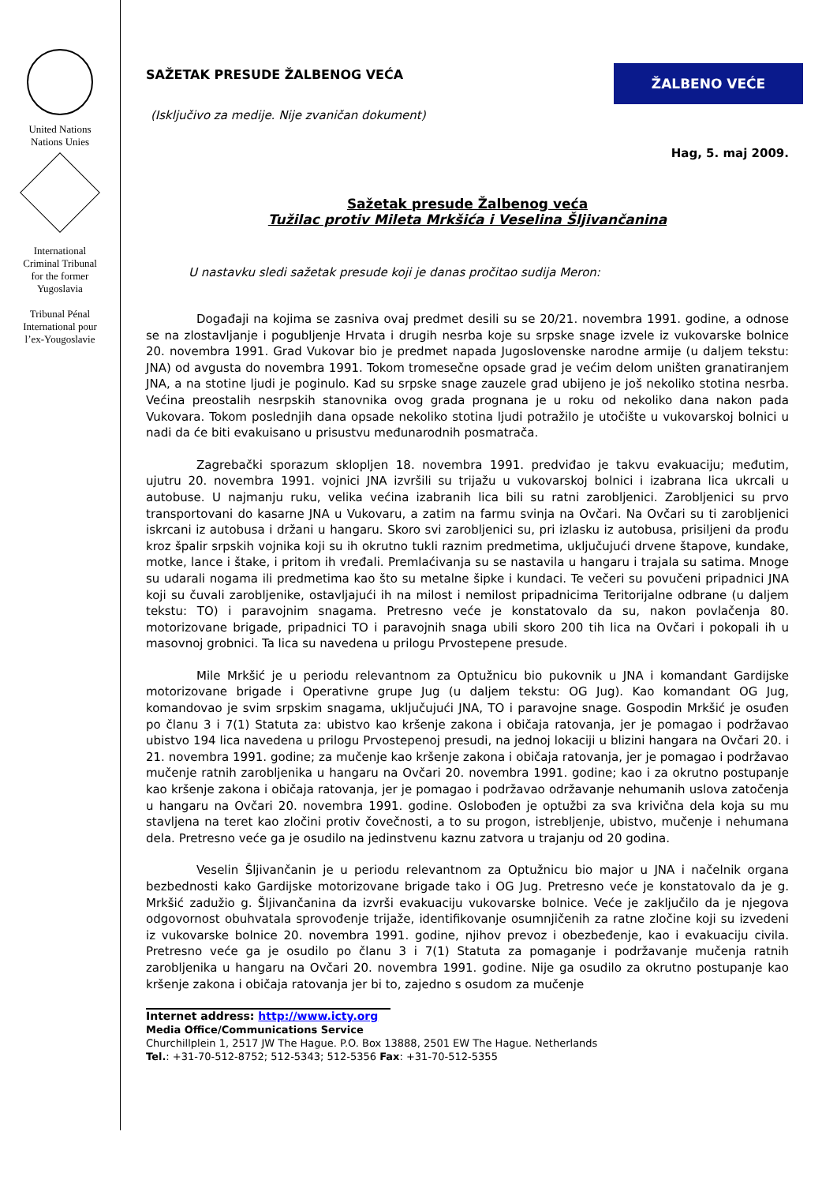United Nations
Nations Unies
International
Criminal Tribunal
for the former
Yugoslavia
Tribunal Pénal
International pour
l’ex-Yougoslavie
SAŽETAK PRESUDE ŽALBENOG VEĆA
ŽALBENO VEĆE
(Isključivo za medije. Nije zvaničan dokument)
Hag, 5. maj 2009.
Sažetak presude Žalbenog veća
Tužilac protiv Mileta Mrkšića i Veselina Šljivančanina
U nastavku sledi sažetak presude koji je danas pročitao sudija Meron:
Događaji na kojima se zasniva ovaj predmet desili su se 20/21. novembra 1991. godine, a odnose se na zlostavljanje i pogubljenje Hrvata i drugih nesrba koje su srpske snage izvele iz vukovarske bolnice 20. novembra 1991. Grad Vukovar bio je predmet napada Jugoslovenske narodne armije (u daljem tekstu: JNA) od avgusta do novembra 1991. Tokom tromesečne opsade grad je većim delom uništen granatiranjem JNA, a na stotine ljudi je poginulo. Kad su srpske snage zauzele grad ubijeno je još nekoliko stotina nesrba. Većina preostalih nesrpskih stanovnika ovog grada prognana je u roku od nekoliko dana nakon pada Vukovara. Tokom poslednjih dana opsade nekoliko stotina ljudi potražilo je utočište u vukovarskoj bolnici u nadi da će biti evakuisano u prisustvu međunarodnih posmatrača.
Zagrebački sporazum sklopljen 18. novembra 1991. predviđao je takvu evakuaciju; međutim, ujutru 20. novembra 1991. vojnici JNA izvršili su trijažu u vukovarskoj bolnici i izabrana lica ukrcali u autobuse. U najmanju ruku, velika većina izabranih lica bili su ratni zarobljenici. Zarobljenici su prvo transportovani do kasarne JNA u Vukovaru, a zatim na farmu svinja na Ovčari. Na Ovčari su ti zarobljenici iskrcani iz autobusa i držani u hangaru. Skoro svi zarobljenici su, pri izlasku iz autobusa, prisiljeni da prođu kroz špalir srpskih vojnika koji su ih okrutno tukli raznim predmetima, uključujući drvene štapove, kundake, motke, lance i štake, i pritom ih vređali. Premlaćivanja su se nastavila u hangaru i trajala su satima. Mnoge su udarali nogama ili predmetima kao što su metalne šipke i kundaci. Te večeri su povučeni pripadnici JNA koji su čuvali zarobljenike, ostavljajući ih na milost i nemilost pripadnicima Teritorijalne odbrane (u daljem tekstu: TO) i paravojnim snagama. Pretresno veće je konstatovalo da su, nakon povlačenja 80. motorizovane brigade, pripadnici TO i paravojnih snaga ubili skoro 200 tih lica na Ovčari i pokopali ih u masovnoj grobnici. Ta lica su navedena u prilogu Prvostepene presude.
Mile Mrkšić je u periodu relevantnom za Optužnicu bio pukovnik u JNA i komandant Gardijske motorizovane brigade i Operativne grupe Jug (u daljem tekstu: OG Jug). Kao komandant OG Jug, komandovao je svim srpskim snagama, uključujući JNA, TO i paravojne snage. Gospodin Mrkšić je osuđen po članu 3 i 7(1) Statuta za: ubistvo kao kršenje zakona i običaja ratovanja, jer je pomagao i podržavao ubistvo 194 lica navedena u prilogu Prvostepenoj presudi, na jednoj lokaciji u blizini hangara na Ovčari 20. i 21. novembra 1991. godine; za mučenje kao kršenje zakona i običaja ratovanja, jer je pomagao i podržavao mučenje ratnih zarobljenika u hangaru na Ovčari 20. novembra 1991. godine; kao i za okrutno postupanje kao kršenje zakona i običaja ratovanja, jer je pomagao i podržavao održavanje nehumanih uslova zatočenja u hangaru na Ovčari 20. novembra 1991. godine. Oslobođen je optužbi za sva krivična dela koja su mu stavljena na teret kao zločini protiv čovečnosti, a to su progon, istrebljenje, ubistvo, mučenje i nehumana dela. Pretresno veće ga je osudilo na jedinstvenu kaznu zatvora u trajanju od 20 godina.
Veselin Šljivančanin je u periodu relevantnom za Optužnicu bio major u JNA i načelnik organa bezbednosti kako Gardijske motorizovane brigade tako i OG Jug. Pretresno veće je konstatovalo da je g. Mrkšić zadužio g. Šljivančanina da izvrši evakuaciju vukovarske bolnice. Veće je zaključilo da je njegova odgovornost obuhvatala sprovođenje trijaže, identifikovanje osumnjičenih za ratne zločine koji su izvedeni iz vukovarske bolnice 20. novembra 1991. godine, njihov prevoz i obezbeđenje, kao i evakuaciju civila. Pretresno veće ga je osudilo po članu 3 i 7(1) Statuta za pomaganje i podržavanje mučenja ratnih zarobljenika u hangaru na Ovčari 20. novembra 1991. godine. Nije ga osudilo za okrutno postupanje kao kršenje zakona i običaja ratovanja jer bi to, zajedno s osudom za mučenje
Internet address: http://www.icty.org
Media Office/Communications Service
Churchillplein 1, 2517 JW The Hague. P.O. Box 13888, 2501 EW The Hague. Netherlands
Tel.: +31-70-512-8752; 512-5343; 512-5356 Fax: +31-70-512-5355